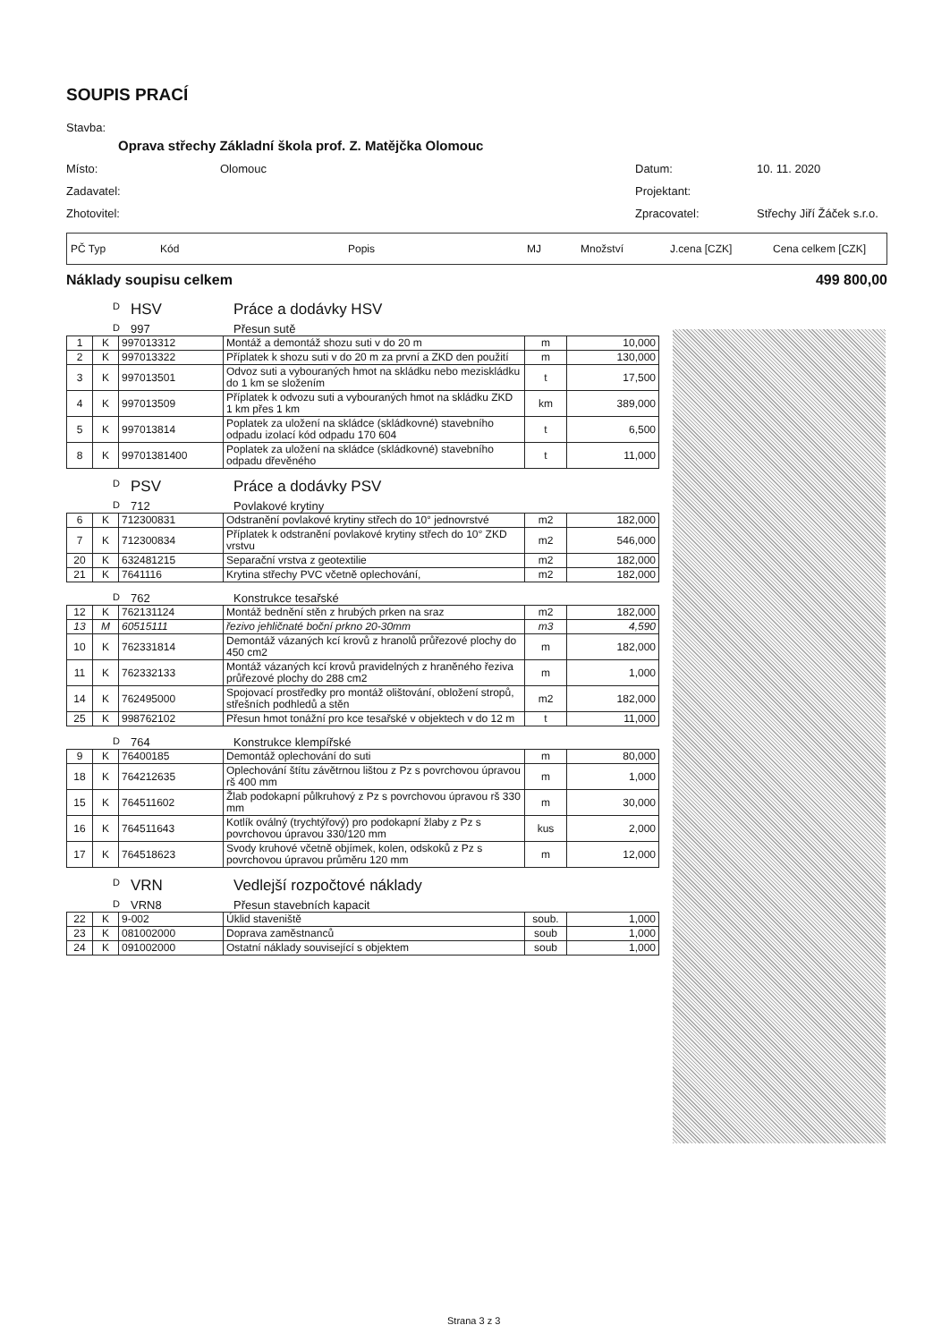SOUPIS PRACÍ
Stavba:
Oprava střechy Základní škola prof. Z. Matějčka Olomouc
Místo:
Olomouc
Datum:
10. 11. 2020
Zadavatel:
Projektant:
Zhotovitel:
Zpracovatel:
Střechy Jiří Žáček s.r.o.
PČ Typ Kód Popis MJ Množství J.cena [CZK] Cena celkem [CZK]
Náklady soupisu celkem 499 800,00
D HSV Práce a dodávky HSV
D 997 Přesun sutě
| 1 | K | 997013312 | Montáž a demontáž shozu suti v do 20 m | m | 10,000 |
| 2 | K | 997013322 | Příplatek k shozu suti v do 20 m za první a ZKD den použití | m | 130,000 |
| 3 | K | 997013501 | Odvoz suti a vybouraných hmot na skládku nebo meziskládku do 1 km se složením | t | 17,500 |
| 4 | K | 997013509 | Příplatek k odvozu suti a vybouraných hmot na skládku ZKD 1 km přes 1 km | km | 389,000 |
| 5 | K | 997013814 | Poplatek za uložení na skládce (skládkovné) stavebního odpadu izolací kód odpadu 170 604 | t | 6,500 |
| 8 | K | 99701381400 | Poplatek za uložení na skládce (skládkovné) stavebního odpadu dřevěného | t | 11,000 |
D PSV Práce a dodávky PSV
D 712 Povlakové krytiny
| 6 | K | 712300831 | Odstranění povlakové krytiny střech do 10° jednovrstvé | m2 | 182,000 |
| 7 | K | 712300834 | Příplatek k odstranění povlakové krytiny střech do 10° ZKD vrstvu | m2 | 546,000 |
| 20 | K | 632481215 | Separační vrstva z geotextilie | m2 | 182,000 |
| 21 | K | 7641116 | Krytina střechy PVC včetně oplechování, | m2 | 182,000 |
D 762 Konstrukce tesařské
| 12 | K | 762131124 | Montáž bednění stěn z hrubých prken na sraz | m2 | 182,000 |
| 13 | M | 60515111 | řezivo jehličnaté boční prkno 20-30mm | m3 | 4,590 |
| 10 | K | 762331814 | Demontáž vázaných kcí krovů z hranolů průřezové plochy do 450 cm2 | m | 182,000 |
| 11 | K | 762332133 | Montáž vázaných kcí krovů pravidelných z hraněného řeziva průřezové plochy do 288 cm2 | m | 1,000 |
| 14 | K | 762495000 | Spojovací prostředky pro montáž olištování, obložení stropů, střešních podhledů a stěn | m2 | 182,000 |
| 25 | K | 998762102 | Přesun hmot tonážní pro kce tesařské v objektech v do 12 m | t | 11,000 |
D 764 Konstrukce klempířské
| 9 | K | 76400185 | Demontáž oplechování do suti | m | 80,000 |
| 18 | K | 764212635 | Oplechování štítu závětrnou lištou z Pz s povrchovou úpravou rš 400 mm | m | 1,000 |
| 15 | K | 764511602 | Žlab podokapní půlkruhový z Pz s povrchovou úpravou rš 330 mm | m | 30,000 |
| 16 | K | 764511643 | Kotlík oválný (trychtýřový) pro podokapní žlaby z Pz s povrchovou úpravou 330/120 mm | kus | 2,000 |
| 17 | K | 764518623 | Svody kruhové včetně objímek, kolen, odskoků z Pz s povrchovou úpravou průměru 120 mm | m | 12,000 |
D VRN Vedlejší rozpočtové náklady
D VRN8 Přesun stavebních kapacit
| 22 | K | 9-002 | Úklid staveniště | soub. | 1,000 |
| 23 | K | 081002000 | Doprava zaměstnanců | soub | 1,000 |
| 24 | K | 091002000 | Ostatní náklady související s objektem | soub | 1,000 |
Strana 3 z 3